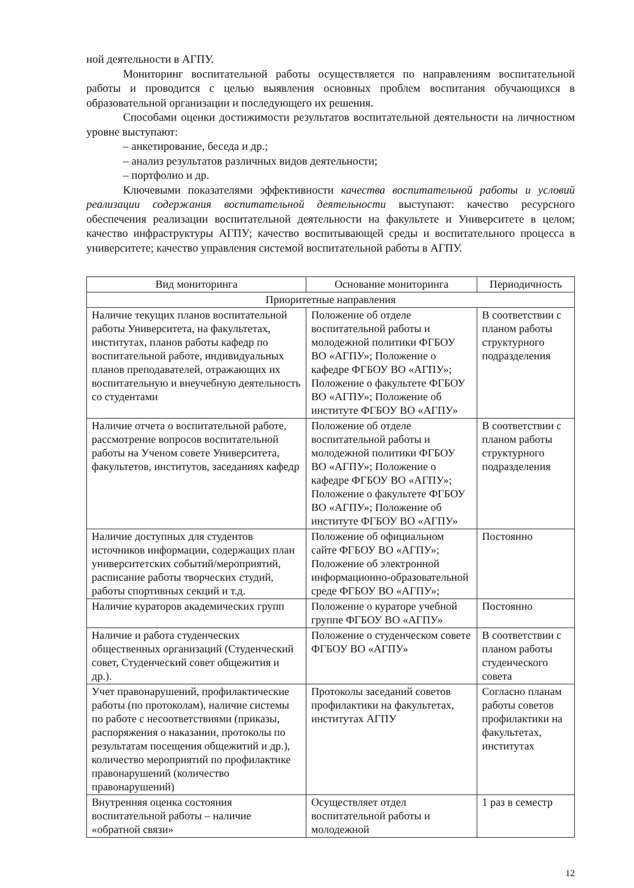ной деятельности в АГПУ.
Мониторинг воспитательной работы осуществляется по направлениям воспитательной работы и проводится с целью выявления основных проблем воспитания обучающихся в образовательной организации и последующего их решения.
Способами оценки достижимости результатов воспитательной деятельности на личностном уровне выступают:
– анкетирование, беседа и др.;
– анализ результатов различных видов деятельности;
– портфолио и др.
Ключевыми показателями эффективности качества воспитательной работы и условий реализации содержания воспитательной деятельности выступают: качество ресурсного обеспечения реализации воспитательной деятельности на факультете и Университете в целом; качество инфраструктуры АГПУ; качество воспитывающей среды и воспитательного процесса в университете; качество управления системой воспитательной работы в АГПУ.
| Вид мониторинга | Основание мониторинга | Периодичность |
| --- | --- | --- |
| Приоритетные направления | | |
| Наличие текущих планов воспитательной работы Университета, на факультетах, институтах, планов работы кафедр по воспитательной работе, индивидуальных планов преподавателей, отражающих их воспитательную и внеучебную деятельность со студентами | Положение об отделе воспитательной работы и молодежной политики ФГБОУ ВО «АГПУ»; Положение о кафедре ФГБОУ ВО «АГПУ»; Положение о факультете ФГБОУ ВО «АГПУ»; Положение об институте ФГБОУ ВО «АГПУ» | В соответствии с планом работы структурного подразделения |
| Наличие отчета о воспитательной работе, рассмотрение вопросов воспитательной работы на Ученом совете Университета, факультетов, институтов, заседаниях кафедр | Положение об отделе воспитательной работы и молодежной политики ФГБОУ ВО «АГПУ»; Положение о кафедре ФГБОУ ВО «АГПУ»; Положение о факультете ФГБОУ ВО «АГПУ»; Положение об институте ФГБОУ ВО «АГПУ» | В соответствии с планом работы структурного подразделения |
| Наличие доступных для студентов источников информации, содержащих план университетских событий/мероприятий, расписание работы творческих студий, работы спортивных секций и т.д. | Положение об официальном сайте ФГБОУ ВО «АГПУ»; Положение об электронной информационно-образовательной среде ФГБОУ ВО «АГПУ»; | Постоянно |
| Наличие кураторов академических групп | Положение о кураторе учебной группе ФГБОУ ВО «АГПУ» | Постоянно |
| Наличие и работа студенческих общественных организаций (Студенческий совет, Студенческий совет общежития и др.). | Положение о студенческом совете ФГБОУ ВО «АГПУ» | В соответствии с планом работы студенческого совета |
| Учет правонарушений, профилактические работы (по протоколам), наличие системы по работе с несоответствиями (приказы, распоряжения о наказании, протоколы по результатам посещения общежитий и др.), количество мероприятий по профилактике правонарушений (количество правонарушений) | Протоколы заседаний советов профилактики на факультетах, институтах АГПУ | Согласно планам работы советов профилактики на факультетах, институтах |
| Внутренняя оценка состояния воспитательной работы – наличие «обратной связи» | Осуществляет отдел воспитательной работы и молодежной | 1 раз в семестр |
12